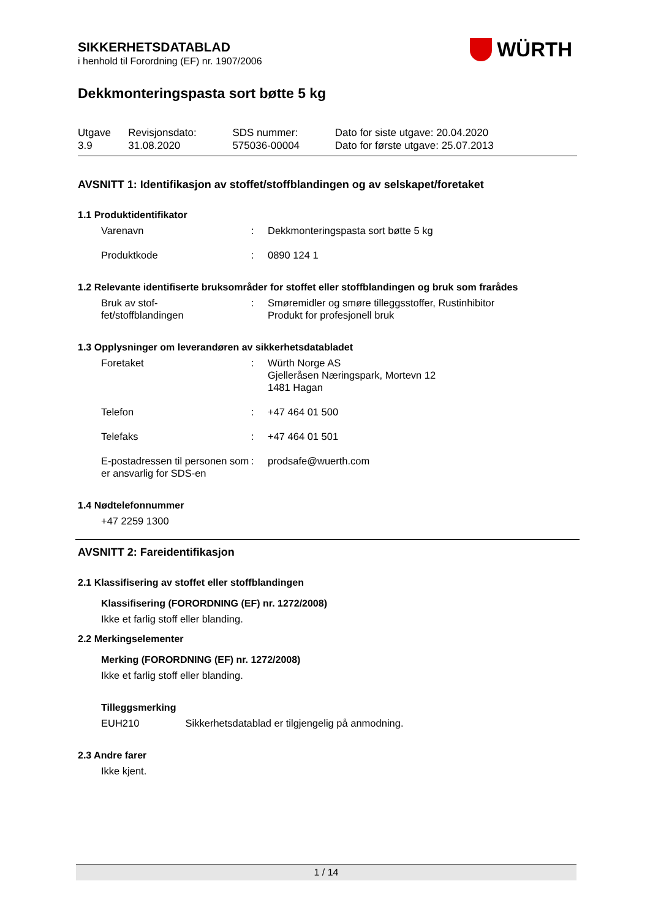WÜRTH
SIKKERHETSDATABLAD
i henhold til Forordning (EF) nr. 1907/2006
Dekkmonteringspasta sort bøtte 5 kg
| Utgave 3.9 | Revisjonsdato: 31.08.2020 | SDS nummer: 575036-00004 | Dato for siste utgave: 20.04.2020 Dato for første utgave: 25.07.2013 |
AVSNITT 1: Identifikasjon av stoffet/stoffblandingen og av selskapet/foretaket
1.1 Produktidentifikator
| Varenavn | : | Dekkmonteringspasta sort bøtte 5 kg |
| Produktkode | : | 0890 124 1 |
1.2 Relevante identifiserte bruksområder for stoffet eller stoffblandingen og bruk som frarådes
| Bruk av stof- fet/stoffblandingen | : | Smøremidler og smøre tilleggsstoffer, Rustinhibitor Produkt for profesjonell bruk |
1.3 Opplysninger om leverandøren av sikkerhetsdatabladet
| Foretaket | : | Würth Norge AS Gjelleråsen Næringspark, Mortevn 12 1481 Hagan |
| Telefon | : | +47 464 01 500 |
| Telefaks | : | +47 464 01 501 |
| E-postadressen til personen som er ansvarlig for SDS-en | : | prodsafe@wuerth.com |
1.4 Nødtelefonnummer
+47 2259 1300
AVSNITT 2: Fareidentifikasjon
2.1 Klassifisering av stoffet eller stoffblandingen
Klassifisering (FORORDNING (EF) nr. 1272/2008)
Ikke et farlig stoff eller blanding.
2.2 Merkingselementer
Merking (FORORDNING (EF) nr. 1272/2008)
Ikke et farlig stoff eller blanding.
Tilleggsmerking
EUH210 Sikkerhetsdatablad er tilgjengelig på anmodning.
2.3 Andre farer
Ikke kjent.
1 / 14